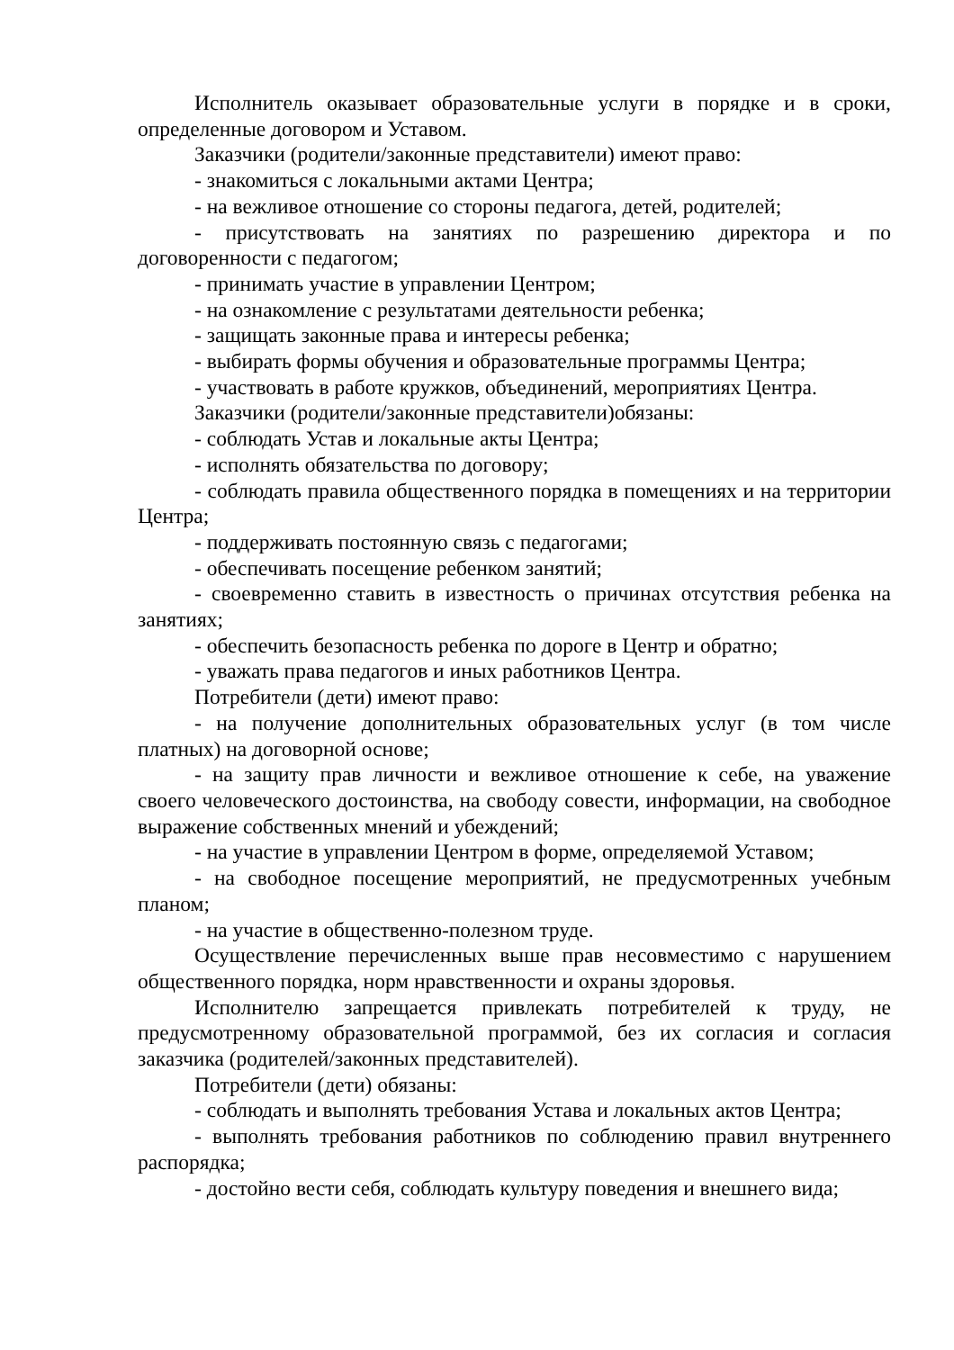Исполнитель оказывает образовательные услуги в порядке и в сроки, определенные договором и Уставом.
Заказчики (родители/законные представители) имеют право:
- знакомиться с локальными актами Центра;
- на вежливое отношение со стороны педагога, детей, родителей;
- присутствовать на занятиях по разрешению директора и по договоренности с педагогом;
- принимать участие в управлении Центром;
- на ознакомление с результатами деятельности ребенка;
- защищать законные права и интересы ребенка;
- выбирать формы обучения и образовательные программы Центра;
- участвовать в работе кружков, объединений, мероприятиях Центра.
Заказчики (родители/законные представители)обязаны:
- соблюдать Устав и локальные акты Центра;
- исполнять обязательства по договору;
- соблюдать правила общественного порядка в помещениях и на территории Центра;
- поддерживать постоянную связь с педагогами;
- обеспечивать посещение ребенком занятий;
- своевременно ставить в известность о причинах отсутствия ребенка на занятиях;
- обеспечить безопасность ребенка по дороге в Центр и обратно;
- уважать права педагогов и иных работников Центра.
Потребители (дети) имеют право:
- на получение дополнительных образовательных услуг (в том числе платных) на договорной основе;
- на защиту прав личности и вежливое отношение к себе, на уважение своего человеческого достоинства, на свободу совести, информации, на свободное выражение собственных мнений и убеждений;
- на участие в управлении Центром в форме, определяемой Уставом;
- на свободное посещение мероприятий, не предусмотренных учебным планом;
- на участие в общественно-полезном труде.
Осуществление перечисленных выше прав несовместимо с нарушением общественного порядка, норм нравственности и охраны здоровья.
Исполнителю запрещается привлекать потребителей к труду, не предусмотренному образовательной программой, без их согласия и согласия заказчика (родителей/законных представителей).
Потребители (дети) обязаны:
- соблюдать и выполнять требования Устава и локальных актов Центра;
- выполнять требования работников по соблюдению правил внутреннего распорядка;
- достойно вести себя, соблюдать культуру поведения и внешнего вида;